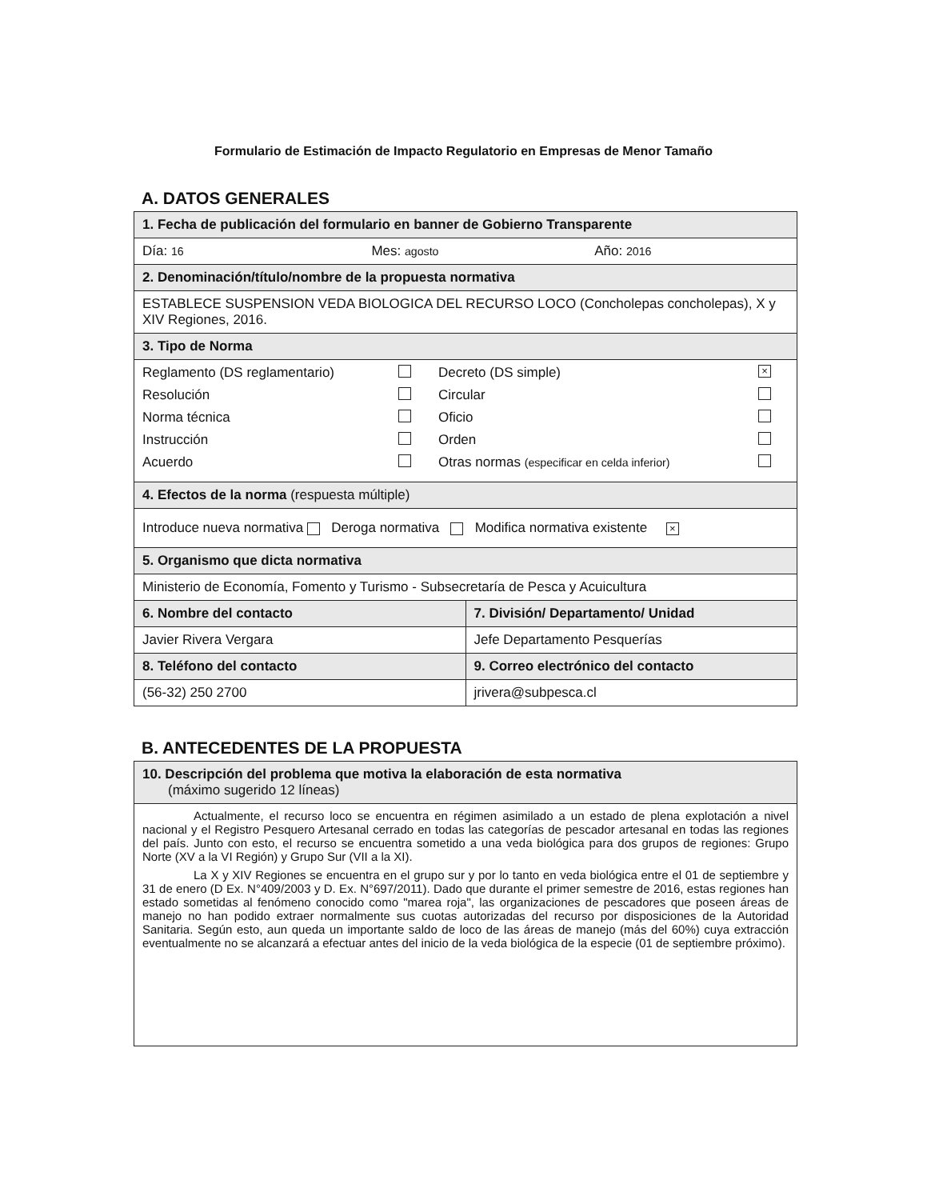Formulario de Estimación de Impacto Regulatorio en Empresas de Menor Tamaño
A. DATOS GENERALES
| 1. Fecha de publicación del formulario en banner de Gobierno Transparente | |
| Día: 16 Mes: agosto Año: 2016 | |
| 2. Denominación/título/nombre de la propuesta normativa | |
| ESTABLECE SUSPENSION VEDA BIOLOGICA DEL RECURSO LOCO (Concholepas concholepas), X y XIV Regiones, 2016. | |
| 3. Tipo de Norma | |
| Reglamento (DS reglamentario) Decreto (DS simple) × Resolución Circular Norma técnica Oficio Instrucción Orden Acuerdo Otras normas (especificar en celda inferior) | |
| 4. Efectos de la norma (respuesta múltiple) | |
| Introduce nueva normativa Deroga normativa Modifica normativa existente × | |
| 5. Organismo que dicta normativa | |
| Ministerio de Economía, Fomento y Turismo - Subsecretaría de Pesca y Acuicultura | |
| 6. Nombre del contacto | 7. División/ Departamento/ Unidad |
| Javier Rivera Vergara | Jefe Departamento Pesquerías |
| 8. Teléfono del contacto | 9. Correo electrónico del contacto |
| (56-32) 250 2700 | jrivera@subpesca.cl |
B. ANTECEDENTES DE LA PROPUESTA
| 10. Descripción del problema que motiva la elaboración de esta normativa (máximo sugerido 12 líneas) |
| Actualmente, el recurso loco se encuentra en régimen asimilado a un estado de plena explotación a nivel nacional y el Registro Pesquero Artesanal cerrado en todas las categorías de pescador artesanal en todas las regiones del país. Junto con esto, el recurso se encuentra sometido a una veda biológica para dos grupos de regiones: Grupo Norte (XV a la VI Región) y Grupo Sur (VII a la XI). La X y XIV Regiones se encuentra en el grupo sur y por lo tanto en veda biológica entre el 01 de septiembre y 31 de enero (D Ex. N°409/2003 y D. Ex. N°697/2011). Dado que durante el primer semestre de 2016, estas regiones han estado sometidas al fenómeno conocido como "marea roja", las organizaciones de pescadores que poseen áreas de manejo no han podido extraer normalmente sus cuotas autorizadas del recurso por disposiciones de la Autoridad Sanitaria. Según esto, aun queda un importante saldo de loco de las áreas de manejo (más del 60%) cuya extracción eventualmente no se alcanzará a efectuar antes del inicio de la veda biológica de la especie (01 de septiembre próximo). |